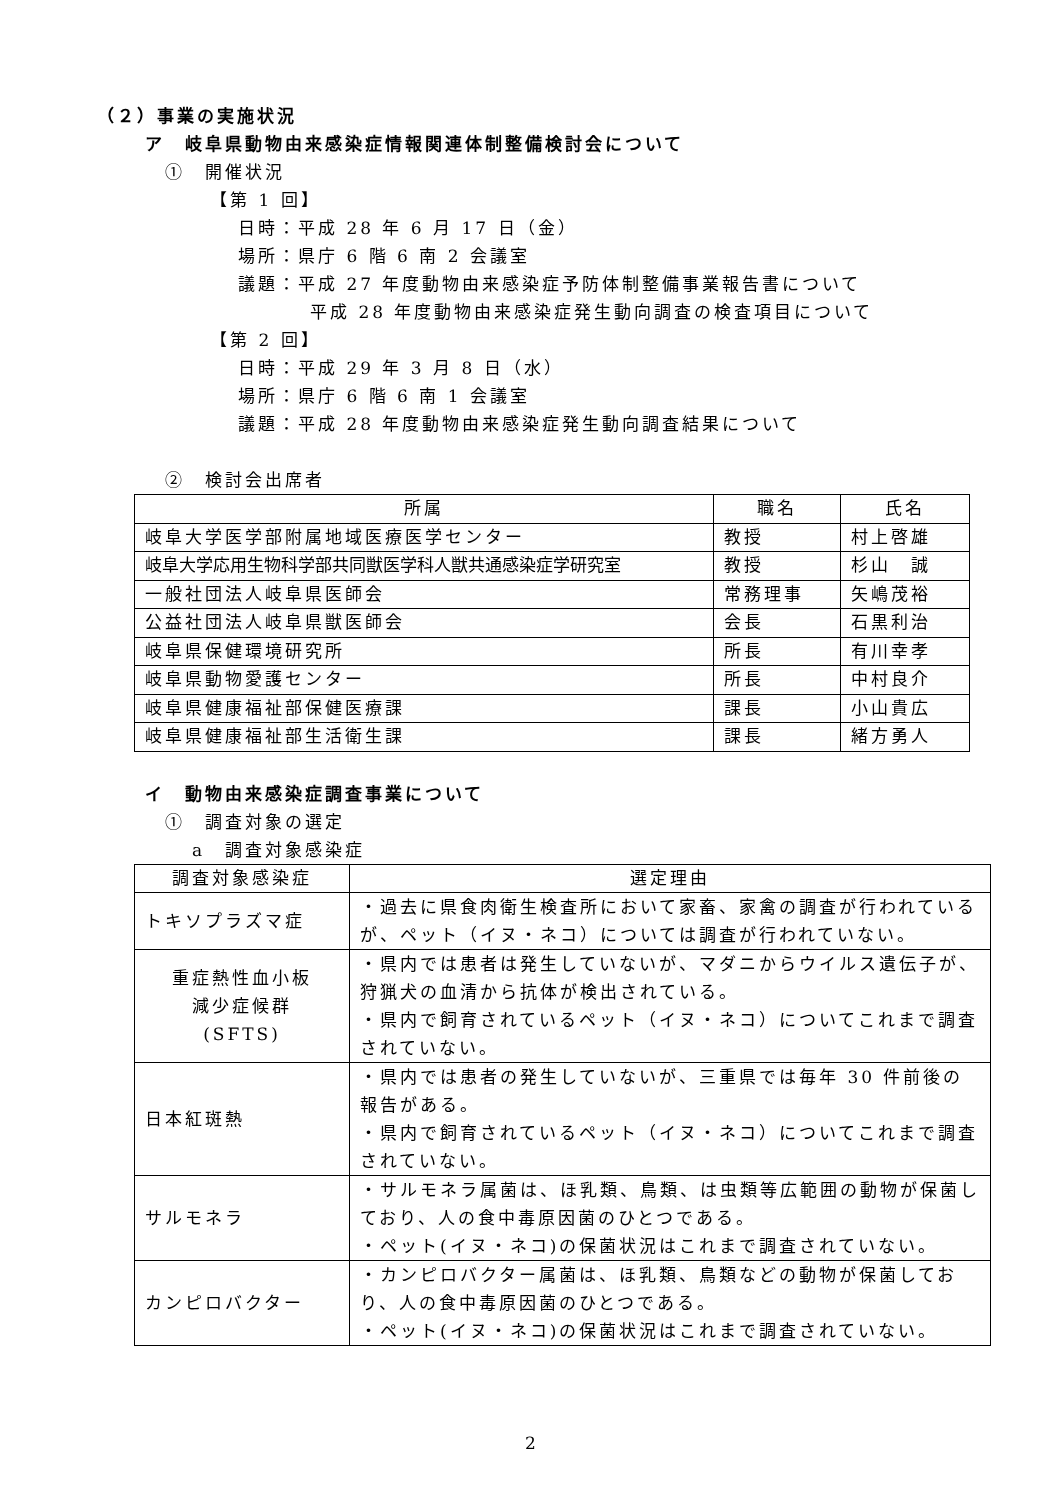（２）事業の実施状況
ア　岐阜県動物由来感染症情報関連体制整備検討会について
①　開催状況
【第 1 回】
日時：平成 28 年 6 月 17 日（金）
場所：県庁 6 階 6 南 2 会議室
議題：平成 27 年度動物由来感染症予防体制整備事業報告書について
平成 28 年度動物由来感染症発生動向調査の検査項目について
【第 2 回】
日時：平成 29 年 3 月 8 日（水）
場所：県庁 6 階 6 南 1 会議室
議題：平成 28 年度動物由来感染症発生動向調査結果について
②　検討会出席者
| 所属 | 職名 | 氏名 |
| --- | --- | --- |
| 岐阜大学医学部附属地域医療医学センター | 教授 | 村上啓雄 |
| 岐阜大学応用生物科学部共同獣医学科人獣共通感染症学研究室 | 教授 | 杉山 誠 |
| 一般社団法人岐阜県医師会 | 常務理事 | 矢嶋茂裕 |
| 公益社団法人岐阜県獣医師会 | 会長 | 石黒利治 |
| 岐阜県保健環境研究所 | 所長 | 有川幸孝 |
| 岐阜県動物愛護センター | 所長 | 中村良介 |
| 岐阜県健康福祉部保健医療課 | 課長 | 小山貴広 |
| 岐阜県健康福祉部生活衛生課 | 課長 | 緒方勇人 |
イ　動物由来感染症調査事業について
①　調査対象の選定
a　調査対象感染症
| 調査対象感染症 | 選定理由 |
| --- | --- |
| トキソプラズマ症 | ・過去に県食肉衛生検査所において家畜、家禽の調査が行われているが、ペット（イヌ・ネコ）については調査が行われていない。 |
| 重症熱性血小板 減少症候群 (SFTS) | ・県内では患者は発生していないが、マダニからウイルス遺伝子が、狩猟犬の血清から抗体が検出されている。 ・県内で飼育されているペット（イヌ・ネコ）についてこれまで調査されていない。 |
| 日本紅斑熱 | ・県内では患者の発生していないが、三重県では毎年 30 件前後の報告がある。 ・県内で飼育されているペット（イヌ・ネコ）についてこれまで調査されていない。 |
| サルモネラ | ・サルモネラ属菌は、ほ乳類、鳥類、は虫類等広範囲の動物が保菌しており、人の食中毒原因菌のひとつである。 ・ペット(イヌ・ネコ)の保菌状況はこれまで調査されていない。 |
| カンピロバクター | ・カンピロバクター属菌は、ほ乳類、鳥類などの動物が保菌しており、人の食中毒原因菌のひとつである。 ・ペット(イヌ・ネコ)の保菌状況はこれまで調査されていない。 |
2